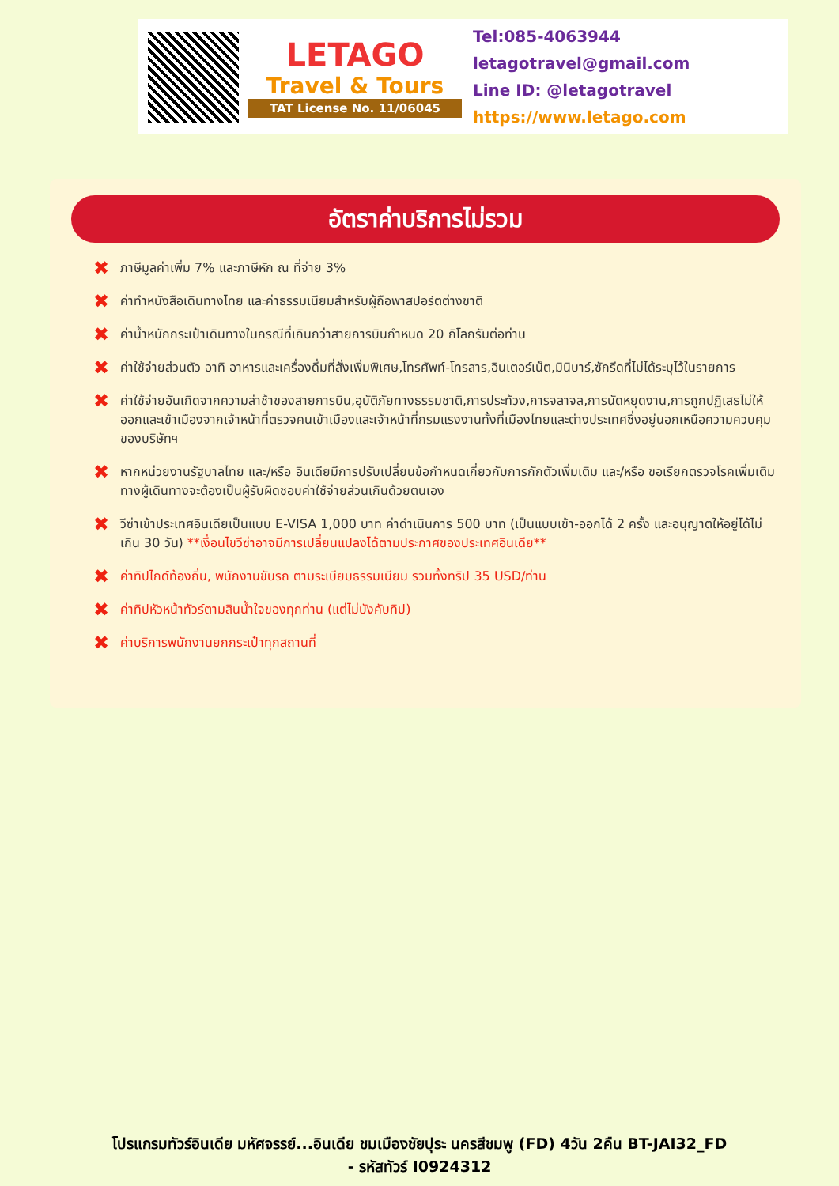LETAGO
Travel & Tours
TAT License No. 11/06045
Tel:085-4063944
letagotravel@gmail.com
Line ID: @letagotravel
https://www.letago.com
อัตราค่าบริการไม่รวม
✖ ภาษีมูลค่าเพิ่ม 7% และภาษีหัก ณ ที่จ่าย 3%
✖ ค่าทำหนังสือเดินทางไทย และค่าธรรมเนียมสำหรับผู้ถือพาสปอร์ตต่างชาติ
✖ ค่าน้ำหนักกระเป๋าเดินทางในกรณีที่เกินกว่าสายการบินกำหนด 20 กิโลกรัมต่อท่าน
✖ ค่าใช้จ่ายส่วนตัว อาทิ อาหารและเครื่องดื่มที่สั่งเพิ่มพิเศษ,โทรศัพท์-โทรสาร,อินเตอร์เน็ต,มินิบาร์,ซักรีดที่ไม่ได้ระบุไว้ในรายการ
✖ ค่าใช้จ่ายอันเกิดจากความล่าช้าของสายการบิน,อุบัติภัยทางธรรมชาติ,การประท้วง,การจลาจล,การนัดหยุดงาน,การถูกปฏิเสธไม่ให้ออกและเข้าเมืองจากเจ้าหน้าที่ตรวจคนเข้าเมืองและเจ้าหน้าที่กรมแรงงานทั้งที่เมืองไทยและต่างประเทศซึ่งอยู่นอกเหนือความควบคุมของบริษัทฯ
✖ หากหน่วยงานรัฐบาลไทย และ/หรือ อินเดียมีการปรับเปลี่ยนข้อกำหนดเกี่ยวกับการกักตัวเพิ่มเติม และ/หรือ ขอเรียกตรวจโรคเพิ่มเติม ทางผู้เดินทางจะต้องเป็นผู้รับผิดชอบค่าใช้จ่ายส่วนเกินด้วยตนเอง
✖ วีซ่าเข้าประเทศอินเดียเป็นแบบ E-VISA 1,000 บาท ค่าดำเนินการ 500 บาท (เป็นแบบเข้า-ออกได้ 2 ครั้ง และอนุญาตให้อยู่ได้ไม่เกิน 30 วัน) **เงื่อนไขวีซ่าอาจมีการเปลี่ยนแปลงได้ตามประกาศของประเทศอินเดีย**
✖ ค่าทิปไกด์ท้องถิ่น, พนักงานขับรถ ตามระเบียบธรรมเนียม รวมทั้งทริป 35 USD/ท่าน
✖ ค่าทิปหัวหน้าทัวร์ตามสินน้ำใจของทุกท่าน (แต่ไม่บังคับทิป)
✖ ค่าบริการพนักงานยกกระเป๋าทุกสถานที่
โปรแกรมทัวร์อินเดีย มหัศจรรย์...อินเดีย ชมเมืองชัยปุระ นครสีชมพู (FD) 4วัน 2คืน BT-JAI32_FD
- รหัสทัวร์ I0924312